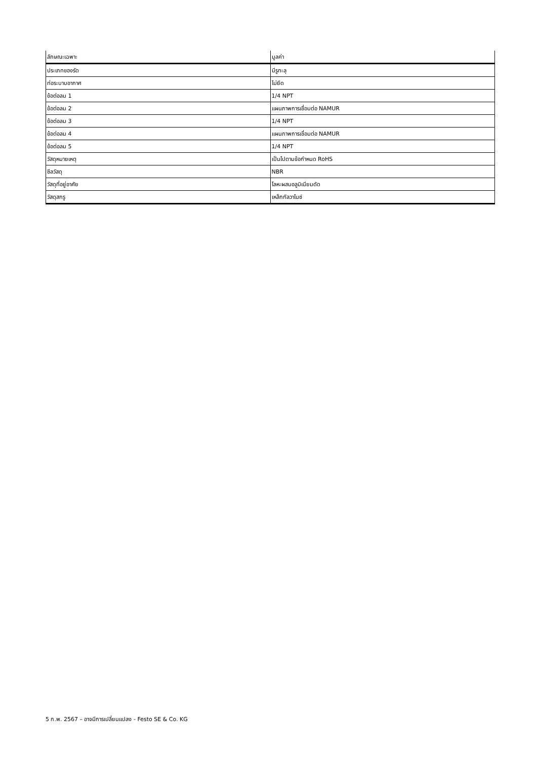| ลักษณะเฉพาะ | มูลค่า |
| --- | --- |
| ประเภทของรัด | มีรูทะลุ |
| ท่อระบาบอากาศ | ไม่ยึด |
| ข้อต่อลม 1 | 1/4 NPT |
| ข้อต่อลม 2 | แผนภาพการเชื่อมต่อ NAMUR |
| ข้อต่อลม 3 | 1/4 NPT |
| ข้อต่อลม 4 | แผนภาพการเชื่อมต่อ NAMUR |
| ข้อต่อลม 5 | 1/4 NPT |
| วัสดุหมายเหตุ | เป็นไปตามข้อกำหนด RoHS |
| ซีลวัสดุ | NBR |
| วัสดุที่อยู่อาศัย | โลหะผสมอลูมิเนียมดัด |
| วัสดุสกรู | เหล็กกัลวาไนซ์ |
5 ก.พ. 2567 – อาจมีการเปลี่ยนแปลง - Festo SE & Co. KG